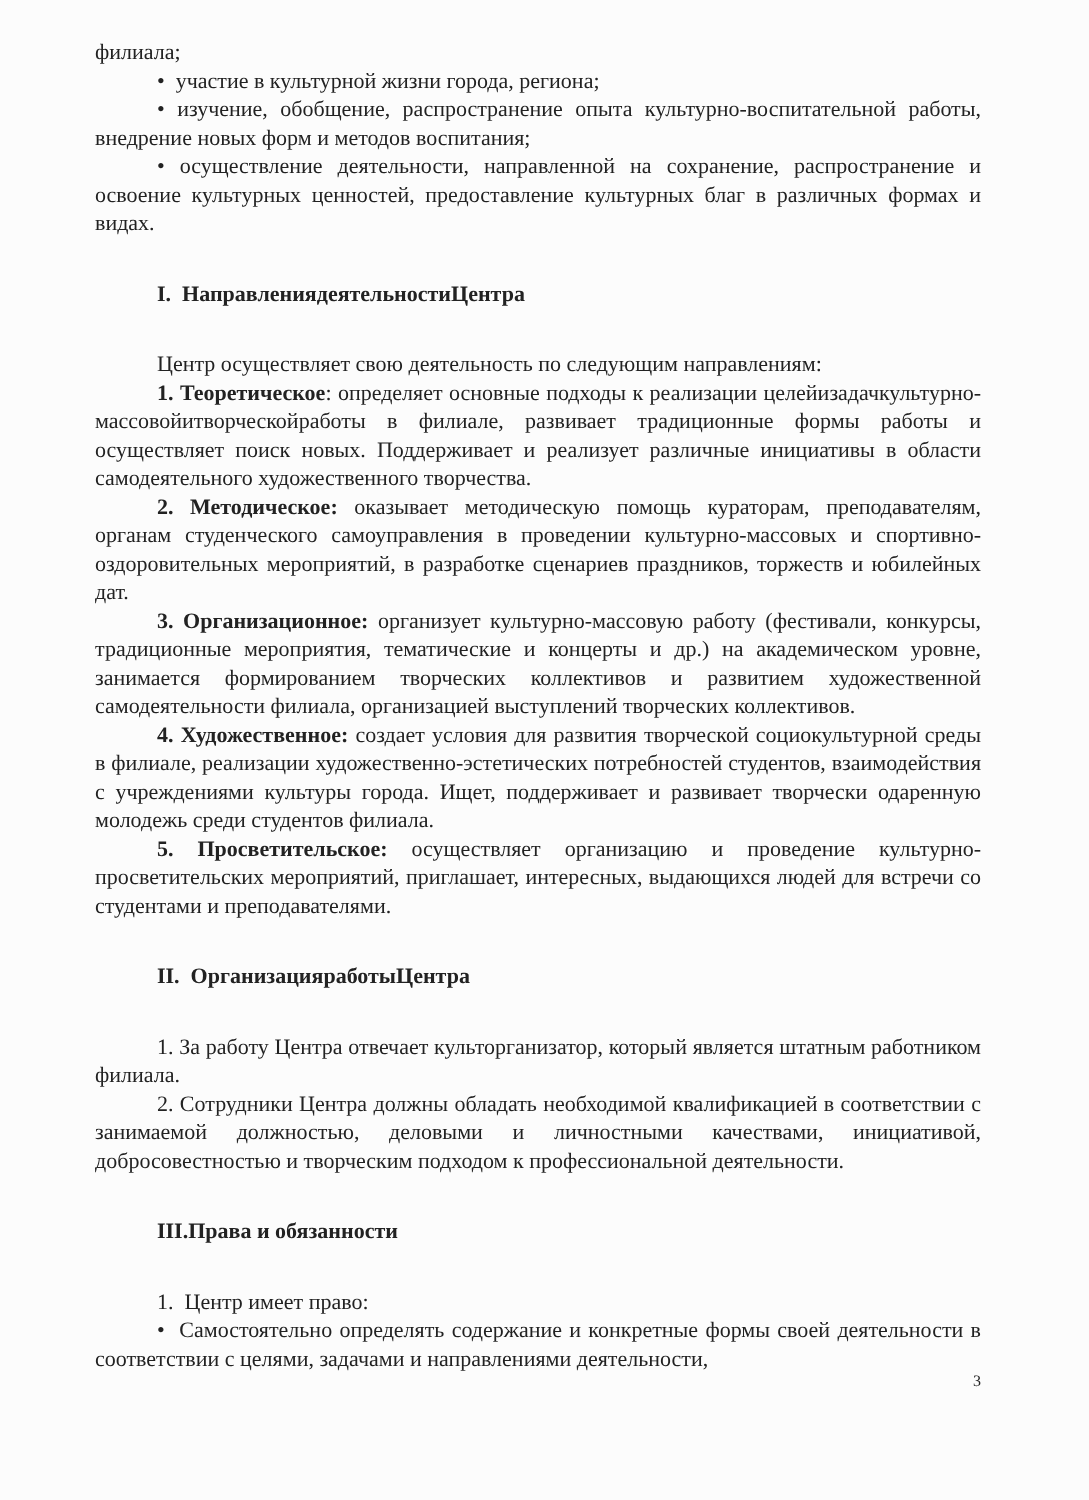филиала;
• участие в культурной жизни города, региона;
• изучение, обобщение, распространение опыта культурно-воспитательной работы, внедрение новых форм и методов воспитания;
• осуществление деятельности, направленной на сохранение, распространение и освоение культурных ценностей, предоставление культурных благ в различных формах и видах.
I. НаправлениядеятельностиЦентра
Центр осуществляет свою деятельность по следующим направлениям:
1. Теоретическое: определяет основные подходы к реализации целейизадачкультурно-массовойитворческойработы в филиале, развивает традиционные формы работы и осуществляет поиск новых. Поддерживает и реализует различные инициативы в области самодеятельного художественного творчества.
2. Методическое: оказывает методическую помощь кураторам, преподавателям, органам студенческого самоуправления в проведении культурно-массовых и спортивно-оздоровительных мероприятий, в разработке сценариев праздников, торжеств и юбилейных дат.
3. Организационное: организует культурно-массовую работу (фестивали, конкурсы, традиционные мероприятия, тематические и концерты и др.) на академическом уровне, занимается формированием творческих коллективов и развитием художественной самодеятельности филиала, организацией выступлений творческих коллективов.
4. Художественное: создает условия для развития творческой социокультурной среды в филиале, реализации художественно-эстетических потребностей студентов, взаимодействия с учреждениями культуры города. Ищет, поддерживает и развивает творчески одаренную молодежь среди студентов филиала.
5. Просветительское: осуществляет организацию и проведение культурно-просветительских мероприятий, приглашает, интересных, выдающихся людей для встречи со студентами и преподавателями.
II. ОрганизацияработыЦентра
1. За работу Центра отвечает культорганизатор, который является штатным работником филиала.
2. Сотрудники Центра должны обладать необходимой квалификацией в соответствии с занимаемой должностью, деловыми и личностными качествами, инициативой, добросовестностью и творческим подходом к профессиональной деятельности.
III.Права и обязанности
1. Центр имеет право:
• Самостоятельно определять содержание и конкретные формы своей деятельности в соответствии с целями, задачами и направлениями деятельности,
3